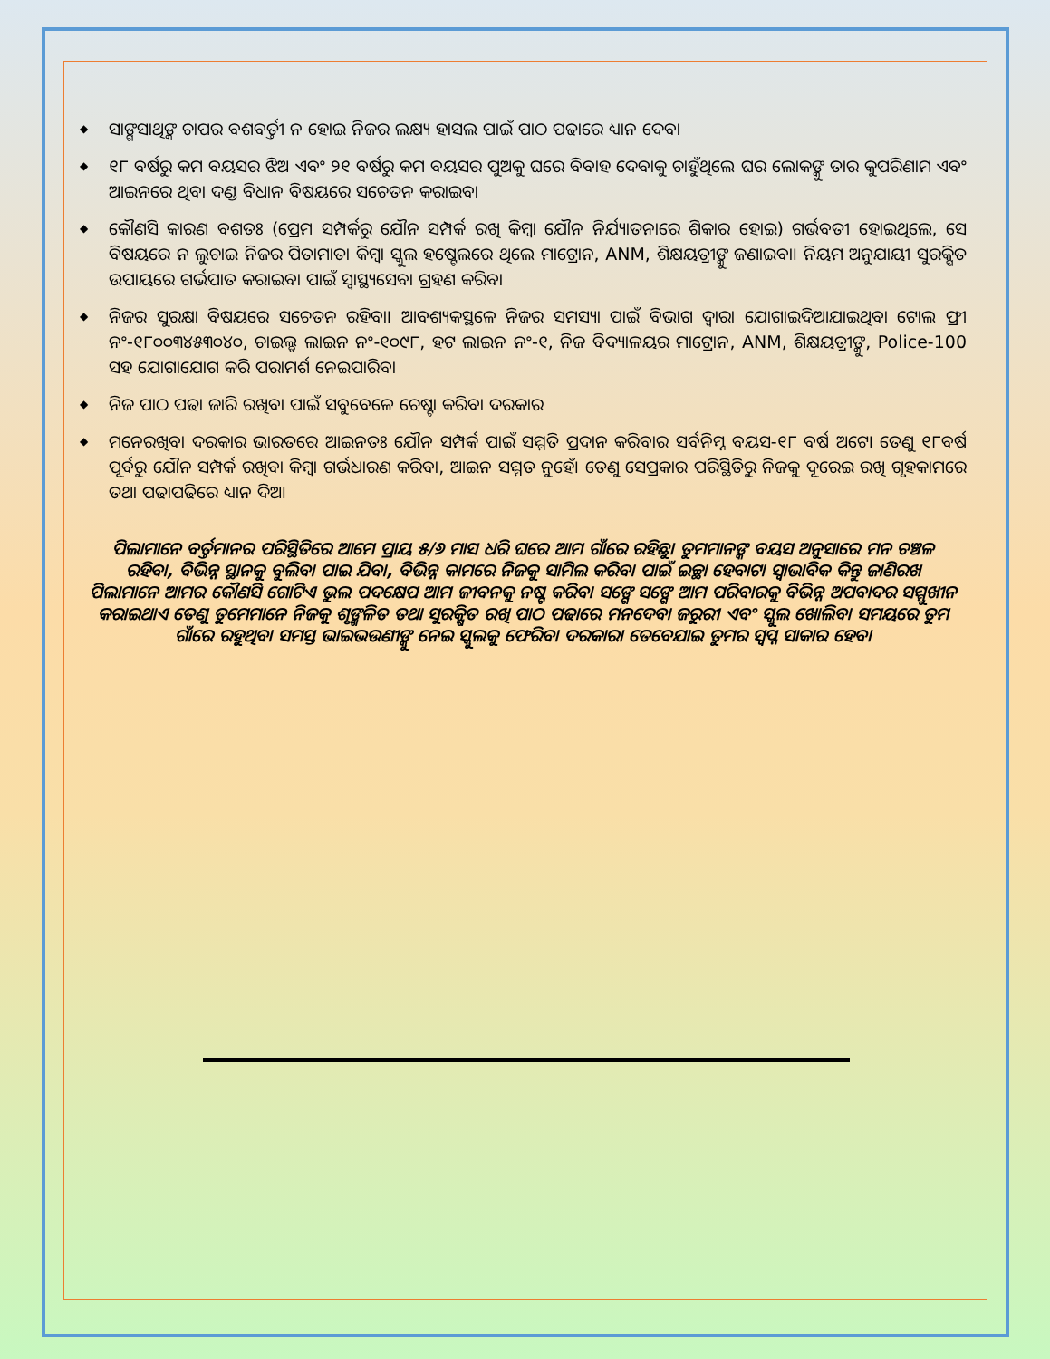◆ ସାଙ୍ଗସାଥିଙ୍କ ଚାପର ବଶବର୍ତ୍ତୀ ନ ହୋଇ ନିଜର ଲକ୍ଷ୍ୟ ହାସଲ ପାଇଁ ପାଠ ପଢାରେ ଧ୍ୟାନ ଦେବା
◆ ୧୮ ବର୍ଷରୁ କମ ବୟସର ଝିଅ ଏବଂ ୨୧ ବର୍ଷରୁ କମ ବୟସର ପୁଅକୁ ଘରେ ବିବାହ ଦେବାକୁ ଚାହୁଁଥିଲେ ଘର ଲୋକଙ୍କୁ ତାର କୁପରିଣାମ ଏବଂ ଆଇନରେ ଥିବା ଦଣ୍ଡ ବିଧାନ ବିଷୟରେ ସଚେତନ କରାଇବା
◆ କୌଣସି କାରଣ ବଶତଃ (ପ୍ରେମ ସମ୍ପର୍କରୁ ଯୌନ ସମ୍ପର୍କ ରଖି କିମ୍ବା ଯୌନ ନିର୍ଯ୍ୟାତନାରେ ଶିକାର ହୋଇ) ଗର୍ଭବତୀ ହୋଇଥିଲେ, ସେ ବିଷୟରେ ନ ଲୁଚାଇ ନିଜର ପିତାମାତା କିମ୍ବା ସ୍କୁଲ ହଷ୍ଟେଲରେ ଥିଲେ ମାଟ୍ରୋନ, ANM, ଶିକ୍ଷୟତ୍ରୀଙ୍କୁ ଜଣାଇବା। ନିୟମ ଅନୁଯାୟୀ ସୁରକ୍ଷିତ ଉପାୟରେ ଗର୍ଭପାତ କରାଇବା ପାଇଁ ସ୍ୱାସ୍ଥ୍ୟସେବା ଗ୍ରହଣ କରିବା
◆ ନିଜର ସୁରକ୍ଷା ବିଷୟରେ ସଚେତନ ରହିବା। ଆବଶ୍ୟକସ୍ଥଳେ ନିଜର ସମସ୍ୟା ପାଇଁ ବିଭାଗ ଦ୍ୱାରା ଯୋଗାଇଦିଆଯାଇଥିବା ଟୋଲ ଫ୍ରୀ ନଂ-୧୮୦୦୩୪୫୩୦୪୦, ଚାଇଲ୍ଡ ଲାଇନ ନଂ-୧୦୯୮, ହଟ ଲାଇନ ନଂ-୧, ନିଜ ବିଦ୍ୟାଳୟର ମାଟ୍ରୋନ, ANM, ଶିକ୍ଷୟତ୍ରୀଙ୍କୁ, Police-100 ସହ ଯୋଗାଯୋଗ କରି ପରାମର୍ଶ ନେଇପାରିବା
◆ ନିଜ ପାଠ ପଢା ଜାରି ରଖିବା ପାଇଁ ସବୁବେଳେ ଚେଷ୍ଟା କରିବା ଦରକାର
◆ ମନେରଖିବା ଦରକାର ଭାରତରେ ଆଇନତଃ ଯୌନ ସମ୍ପର୍କ ପାଇଁ ସମ୍ମତି ପ୍ରଦାନ କରିବାର ସର୍ବନିମ୍ନ ବୟସ-୧୮ ବର୍ଷ ଅଟେ। ତେଣୁ ୧୮ବର୍ଷ ପୂର୍ବରୁ ଯୌନ ସମ୍ପର୍କ ରଖିବା କିମ୍ବା ଗର୍ଭଧାରଣ କରିବା, ଆଇନ ସମ୍ମତ ନୁହେଁ। ତେଣୁ ସେପ୍ରକାର ପରିସ୍ଥିତିରୁ ନିଜକୁ ଦୂରେଇ ରଖି ଗୃହକାମରେ ତଥା ପଢାପଢିରେ ଧ୍ୟାନ ଦିଅ।
ପିଲାମାନେ ବର୍ତ୍ତମାନର ପରିସ୍ଥିତିରେ ଆମେ ପ୍ରାୟ ୫/୬ ମାସ ଧରି ଘରେ ଆମ ଗାଁରେ ରହିଛୁ। ତୁମମାନଙ୍କ ବୟସ ଅନୁସାରେ ମନ ଚଞ୍ଚଳ ରହିବା, ବିଭିନ୍ନ ସ୍ଥାନକୁ ବୁଲିବା ପାଇ ଯିବା, ବିଭିନ୍ନ କାମରେ ନିଜକୁ ସାମିଲ କରିବା ପାଇଁ ଇଚ୍ଛା ହେବାଟା ସ୍ୱାଭାବିକ କିନ୍ତୁ ଜାଣିରଖ ପିଲାମାନେ ଆମର କୌଣସି ଗୋଟିଏ ଭୁଲ ପଦକ୍ଷେପ ଆମ ଜୀବନକୁ ନଷ୍ଟ କରିବା ସଙ୍ଗେ ସଙ୍ଗେ ଆମ ପରିବାରକୁ ବିଭିନ୍ନ ଅପବାଦର ସମ୍ମୁଖୀନ କରାଇଥାଏ ତେଣୁ ତୁମେମାନେ ନିଜକୁ ଶୃଙ୍ଖଳିତ ତଥା ସୁରକ୍ଷିତ ରଖି ପାଠ ପଢାରେ ମନଦେବା ଜରୁରୀ ଏବଂ ସ୍କୁଲ ଖୋଲିବା ସମୟରେ ତୁମ ଗାଁରେ ରହୁଥିବା ସମସ୍ତ ଭାଇଭଉଣୀଙ୍କୁ ନେଇ ସ୍କୁଲକୁ ଫେରିବା ଦରକାର। ତେବେଯାଇ ତୁମର ସ୍ୱପ୍ନ ସାକାର ହେବ।